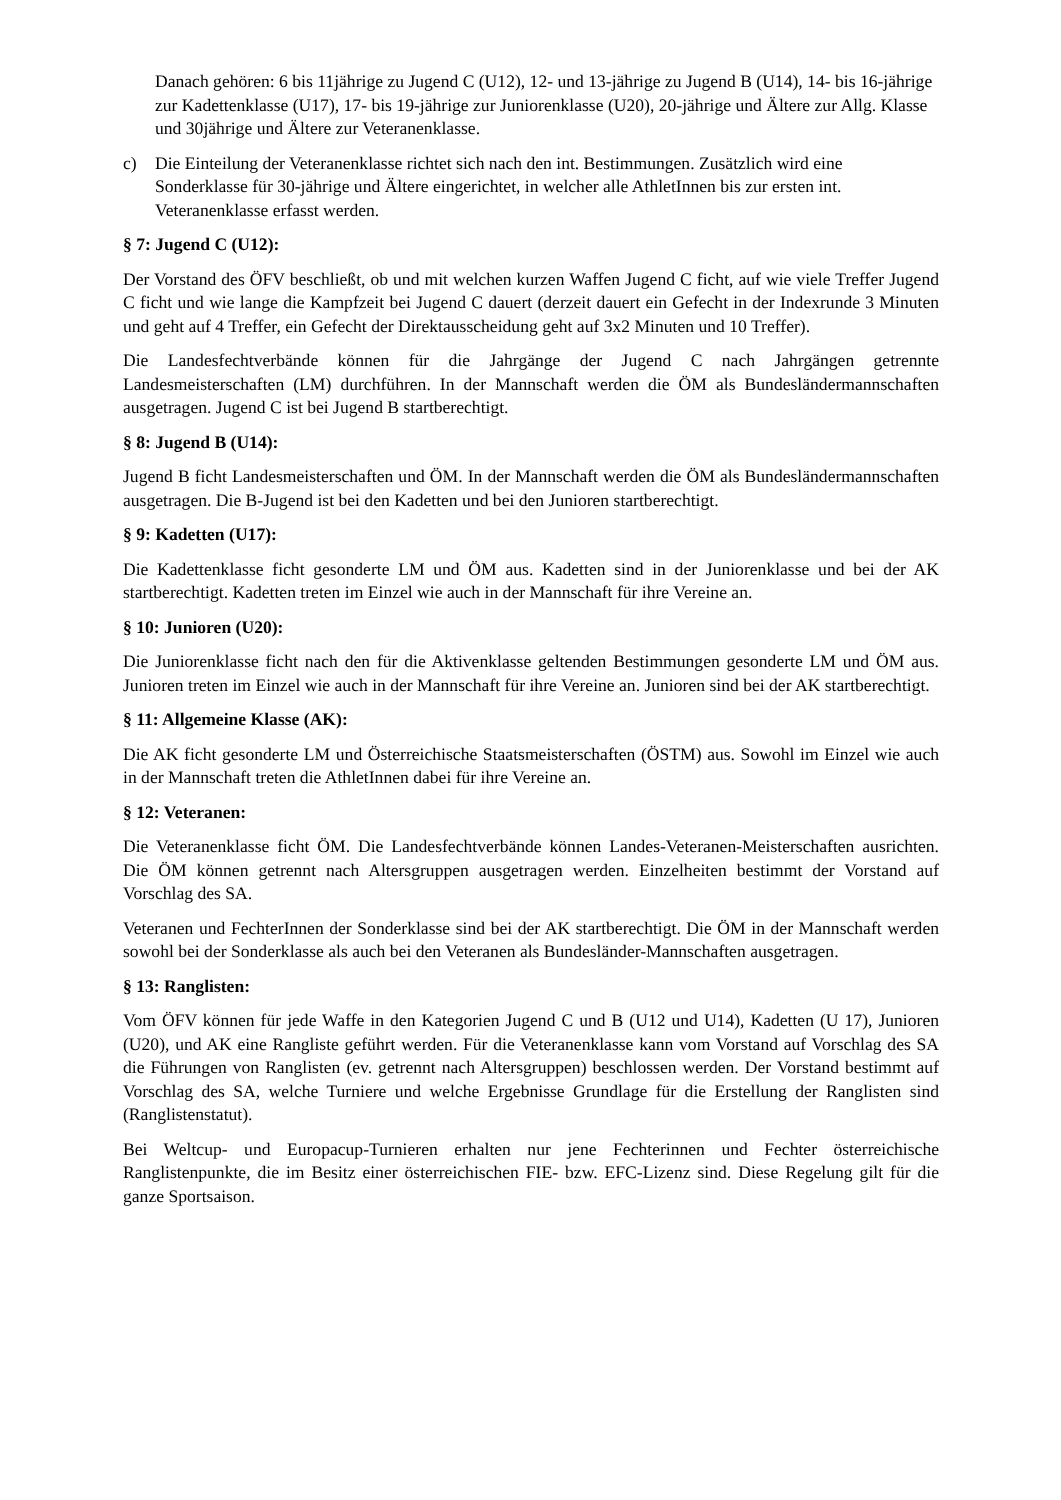Danach gehören: 6 bis 11jährige zu Jugend C (U12), 12- und 13-jährige zu Jugend B (U14), 14- bis 16-jährige zur Kadettenklasse (U17), 17- bis 19-jährige zur Juniorenklasse (U20), 20-jährige und Ältere zur Allg. Klasse und 30jährige und Ältere zur Veteranenklasse.
c) Die Einteilung der Veteranenklasse richtet sich nach den int. Bestimmungen. Zusätzlich wird eine Sonderklasse für 30-jährige und Ältere eingerichtet, in welcher alle AthletInnen bis zur ersten int. Veteranenklasse erfasst werden.
§ 7: Jugend C (U12):
Der Vorstand des ÖFV beschließt, ob und mit welchen kurzen Waffen Jugend C ficht, auf wie viele Treffer Jugend C ficht und wie lange die Kampfzeit bei Jugend C dauert (derzeit dauert ein Gefecht in der Indexrunde 3 Minuten und geht auf 4 Treffer, ein Gefecht der Direktausscheidung geht auf 3x2 Minuten und 10 Treffer).
Die Landesfechtverbände können für die Jahrgänge der Jugend C nach Jahrgängen getrennte Landesmeisterschaften (LM) durchführen. In der Mannschaft werden die ÖM als Bundesländermannschaften ausgetragen. Jugend C ist bei Jugend B startberechtigt.
§ 8: Jugend B (U14):
Jugend B ficht Landesmeisterschaften und ÖM. In der Mannschaft werden die ÖM als Bundesländermannschaften ausgetragen. Die B-Jugend ist bei den Kadetten und bei den Junioren startberechtigt.
§ 9: Kadetten (U17):
Die Kadettenklasse ficht gesonderte LM und ÖM aus. Kadetten sind in der Juniorenklasse und bei der AK startberechtigt. Kadetten treten im Einzel wie auch in der Mannschaft für ihre Vereine an.
§ 10: Junioren (U20):
Die Juniorenklasse ficht nach den für die Aktivenklasse geltenden Bestimmungen gesonderte LM und ÖM aus. Junioren treten im Einzel wie auch in der Mannschaft für ihre Vereine an. Junioren sind bei der AK startberechtigt.
§ 11: Allgemeine Klasse (AK):
Die AK ficht gesonderte LM und Österreichische Staatsmeisterschaften (ÖSTM) aus. Sowohl im Einzel wie auch in der Mannschaft treten die AthletInnen dabei für ihre Vereine an.
§ 12: Veteranen:
Die Veteranenklasse ficht ÖM. Die Landesfechtverbände können Landes-Veteranen-Meisterschaften ausrichten. Die ÖM können getrennt nach Altersgruppen ausgetragen werden. Einzelheiten bestimmt der Vorstand auf Vorschlag des SA.
Veteranen und FechterInnen der Sonderklasse sind bei der AK startberechtigt. Die ÖM in der Mannschaft werden sowohl bei der Sonderklasse als auch bei den Veteranen als Bundesländer-Mannschaften ausgetragen.
§ 13: Ranglisten:
Vom ÖFV können für jede Waffe in den Kategorien Jugend C und B (U12 und U14), Kadetten (U 17), Junioren (U20), und AK eine Rangliste geführt werden. Für die Veteranenklasse kann vom Vorstand auf Vorschlag des SA die Führungen von Ranglisten (ev. getrennt nach Altersgruppen) beschlossen werden. Der Vorstand bestimmt auf Vorschlag des SA, welche Turniere und welche Ergebnisse Grundlage für die Erstellung der Ranglisten sind (Ranglistenstatut).
Bei Weltcup- und Europacup-Turnieren erhalten nur jene Fechterinnen und Fechter österreichische Ranglistenpunkte, die im Besitz einer österreichischen FIE- bzw. EFC-Lizenz sind. Diese Regelung gilt für die ganze Sportsaison.